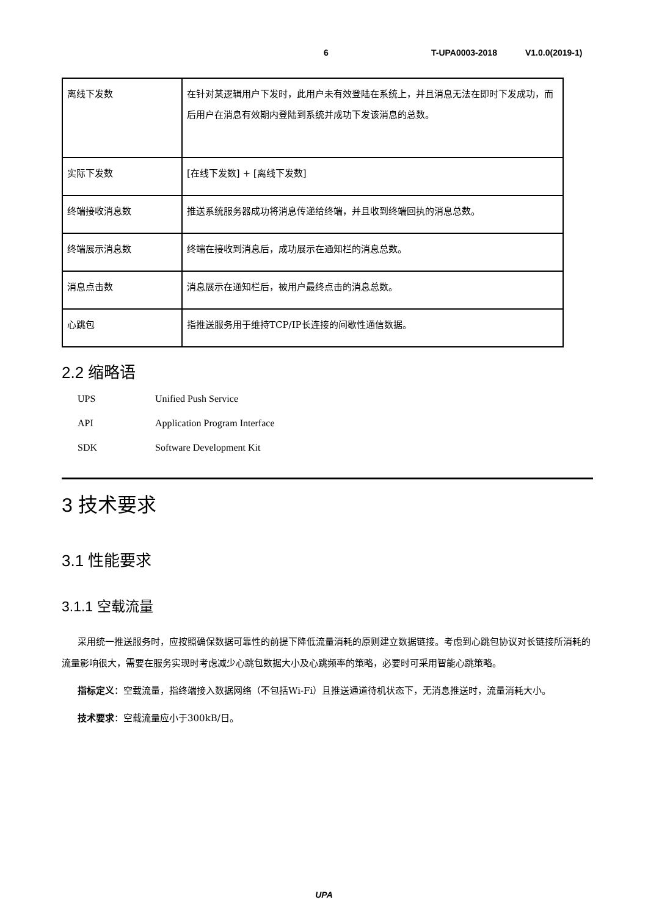6 T-UPA0003-2018 V1.0.0(2019-1)
| 离线下发数 | 在针对某逻辑用户下发时，此用户未有效登陆在系统上，并且消息无法在即时下发成功，而后用户在消息有效期内登陆到系统并成功下发该消息的总数。 |
| 实际下发数 | [在线下发数] + [离线下发数] |
| 终端接收消息数 | 推送系统服务器成功将消息传递给终端，并且收到终端回执的消息总数。 |
| 终端展示消息数 | 终端在接收到消息后，成功展示在通知栏的消息总数。 |
| 消息点击数 | 消息展示在通知栏后，被用户最终点击的消息总数。 |
| 心跳包 | 指推送服务用于维持TCP/IP长连接的间歇性通信数据。 |
2.2 缩略语
UPS Unified Push Service
API Application Program Interface
SDK Software Development Kit
3 技术要求
3.1 性能要求
3.1.1 空载流量
采用统一推送服务时，应按照确保数据可靠性的前提下降低流量消耗的原则建立数据链接。考虑到心跳包协议对长链接所消耗的流量影响很大，需要在服务实现时考虑减少心跳包数据大小及心跳频率的策略，必要时可采用智能心跳策略。
指标定义：空载流量，指终端接入数据网络（不包括Wi-Fi）且推送通道待机状态下，无消息推送时，流量消耗大小。
技术要求：空载流量应小于300kB/日。
UPA